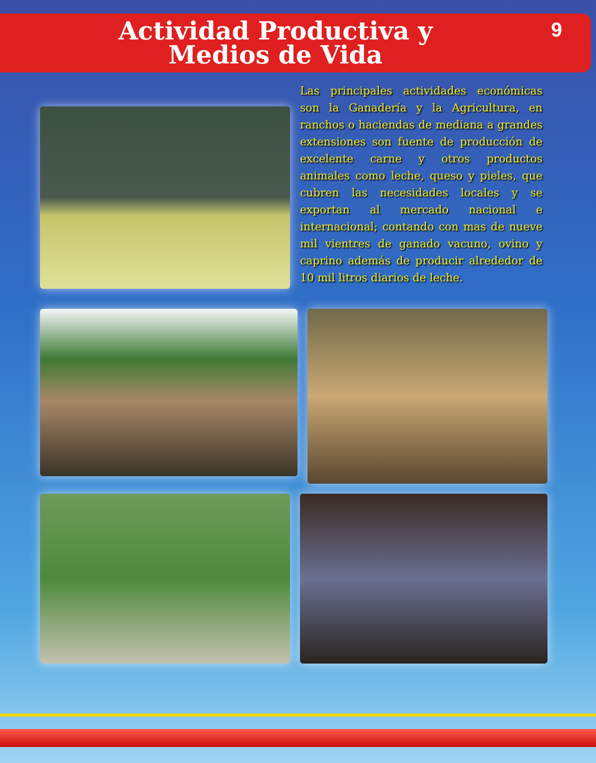Actividad Productiva y
Medios de Vida
9
Las principales actividades económicas son la Ganadería y la Agricultura, en ranchos o haciendas de mediana a grandes extensiones son fuente de producción de excelente carne y otros productos animales como leche, queso y pieles, que cubren las necesidades locales y se exportan al mercado nacional e internacional; contando con mas de nueve mil vientres de ganado vacuno, ovino y caprino además de producir alrededor de 10 mil litros diarios de leche.